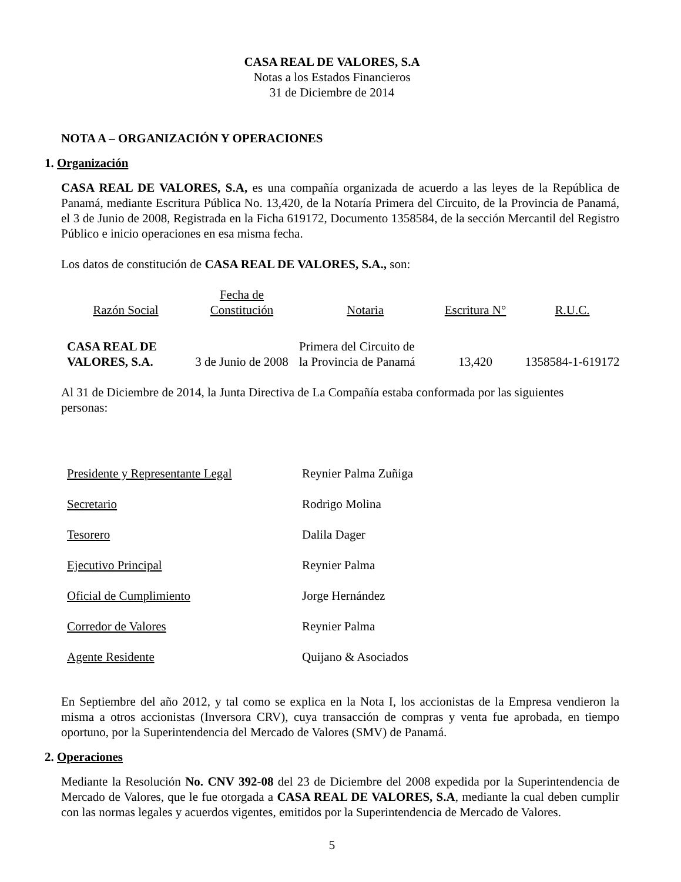CASA REAL DE VALORES, S.A
Notas a los Estados Financieros
31 de Diciembre de 2014
NOTA A – ORGANIZACIÓN Y OPERACIONES
1. Organización
CASA REAL DE VALORES, S.A, es una compañía organizada de acuerdo a las leyes de la República de Panamá, mediante Escritura Pública No. 13,420, de la Notaría Primera del Circuito, de la Provincia de Panamá, el 3 de Junio de 2008, Registrada en la Ficha 619172, Documento 1358584, de la sección Mercantil del Registro Público e inicio operaciones en esa misma fecha.
Los datos de constitución de CASA REAL DE VALORES, S.A., son:
| Razón Social | Fecha de Constitución | Notaria | Escritura N° | R.U.C. |
| CASA REAL DE VALORES, S.A. | 3 de Junio de 2008 | Primera del Circuito de la Provincia de Panamá | 13,420 | 1358584-1-619172 |
Al 31 de Diciembre de 2014, la Junta Directiva de La Compañía estaba conformada por las siguientes personas:
| Presidente y Representante Legal | Reynier Palma Zuñiga |
| Secretario | Rodrigo Molina |
| Tesorero | Dalila Dager |
| Ejecutivo Principal | Reynier Palma |
| Oficial de Cumplimiento | Jorge Hernández |
| Corredor de Valores | Reynier Palma |
| Agente Residente | Quijano & Asociados |
En Septiembre del año 2012, y tal como se explica en la Nota I, los accionistas de la Empresa vendieron la misma a otros accionistas (Inversora CRV), cuya transacción de compras y venta fue aprobada, en tiempo oportuno, por la Superintendencia del Mercado de Valores (SMV) de Panamá.
2. Operaciones
Mediante la Resolución No. CNV 392-08 del 23 de Diciembre del 2008 expedida por la Superintendencia de Mercado de Valores, que le fue otorgada a CASA REAL DE VALORES, S.A, mediante la cual deben cumplir con las normas legales y acuerdos vigentes, emitidos por la Superintendencia de Mercado de Valores.
5